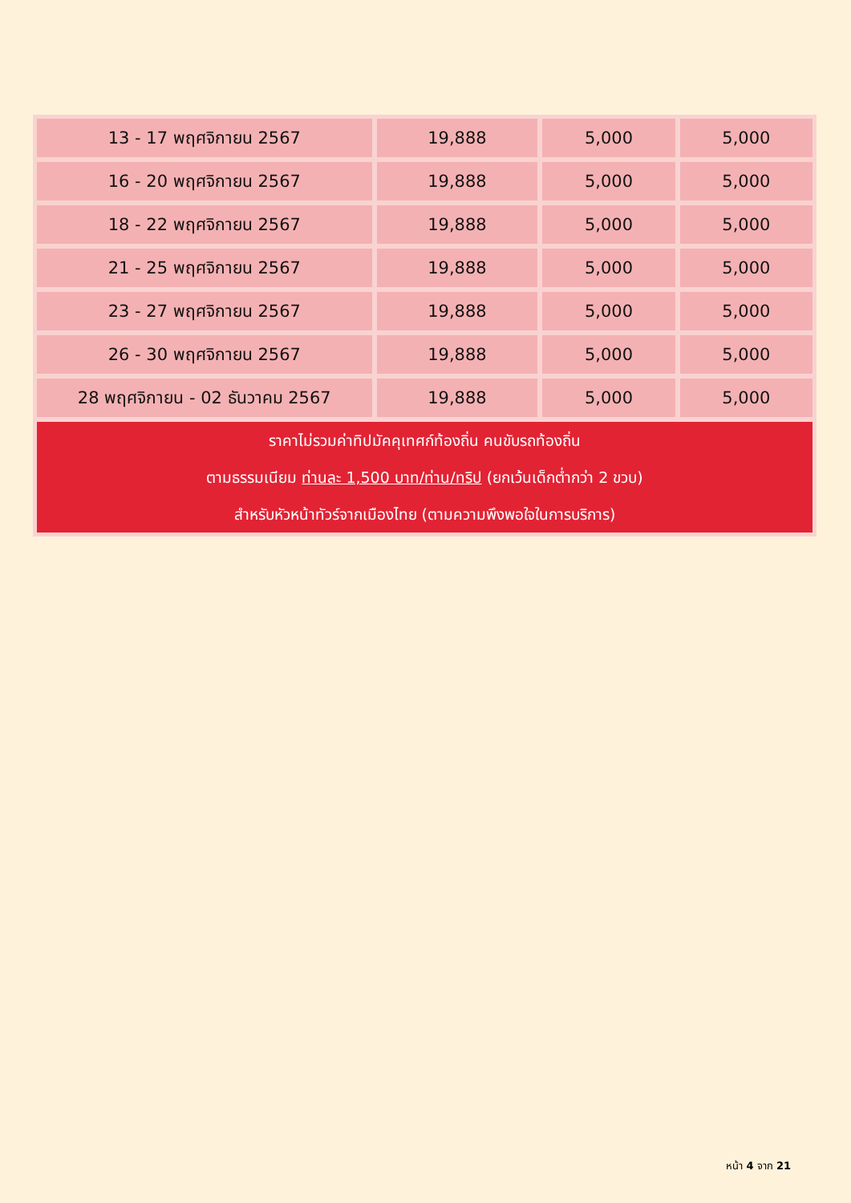| 13 - 17 พฤศจิกายน 2567 | 19,888 | 5,000 | 5,000 |
| 16 - 20 พฤศจิกายน 2567 | 19,888 | 5,000 | 5,000 |
| 18 - 22 พฤศจิกายน 2567 | 19,888 | 5,000 | 5,000 |
| 21 - 25 พฤศจิกายน 2567 | 19,888 | 5,000 | 5,000 |
| 23 - 27 พฤศจิกายน 2567 | 19,888 | 5,000 | 5,000 |
| 26 - 30 พฤศจิกายน 2567 | 19,888 | 5,000 | 5,000 |
| 28 พฤศจิกายน - 02 ธันวาคม 2567 | 19,888 | 5,000 | 5,000 |
| ราคาไม่รวมค่าทิปมัคคุเทศก์ท้องถิ่น คนขับรถท้องถิ่น ตามธรรมเนียม ท่านละ 1,500 บาท/ท่าน/ทริป (ยกเว้นเด็กต่ำกว่า 2 ขวบ) สำหรับหัวหน้าทัวร์จากเมืองไทย (ตามความพึงพอใจในการบริการ) | | | |
หน้า 4 จาก 21